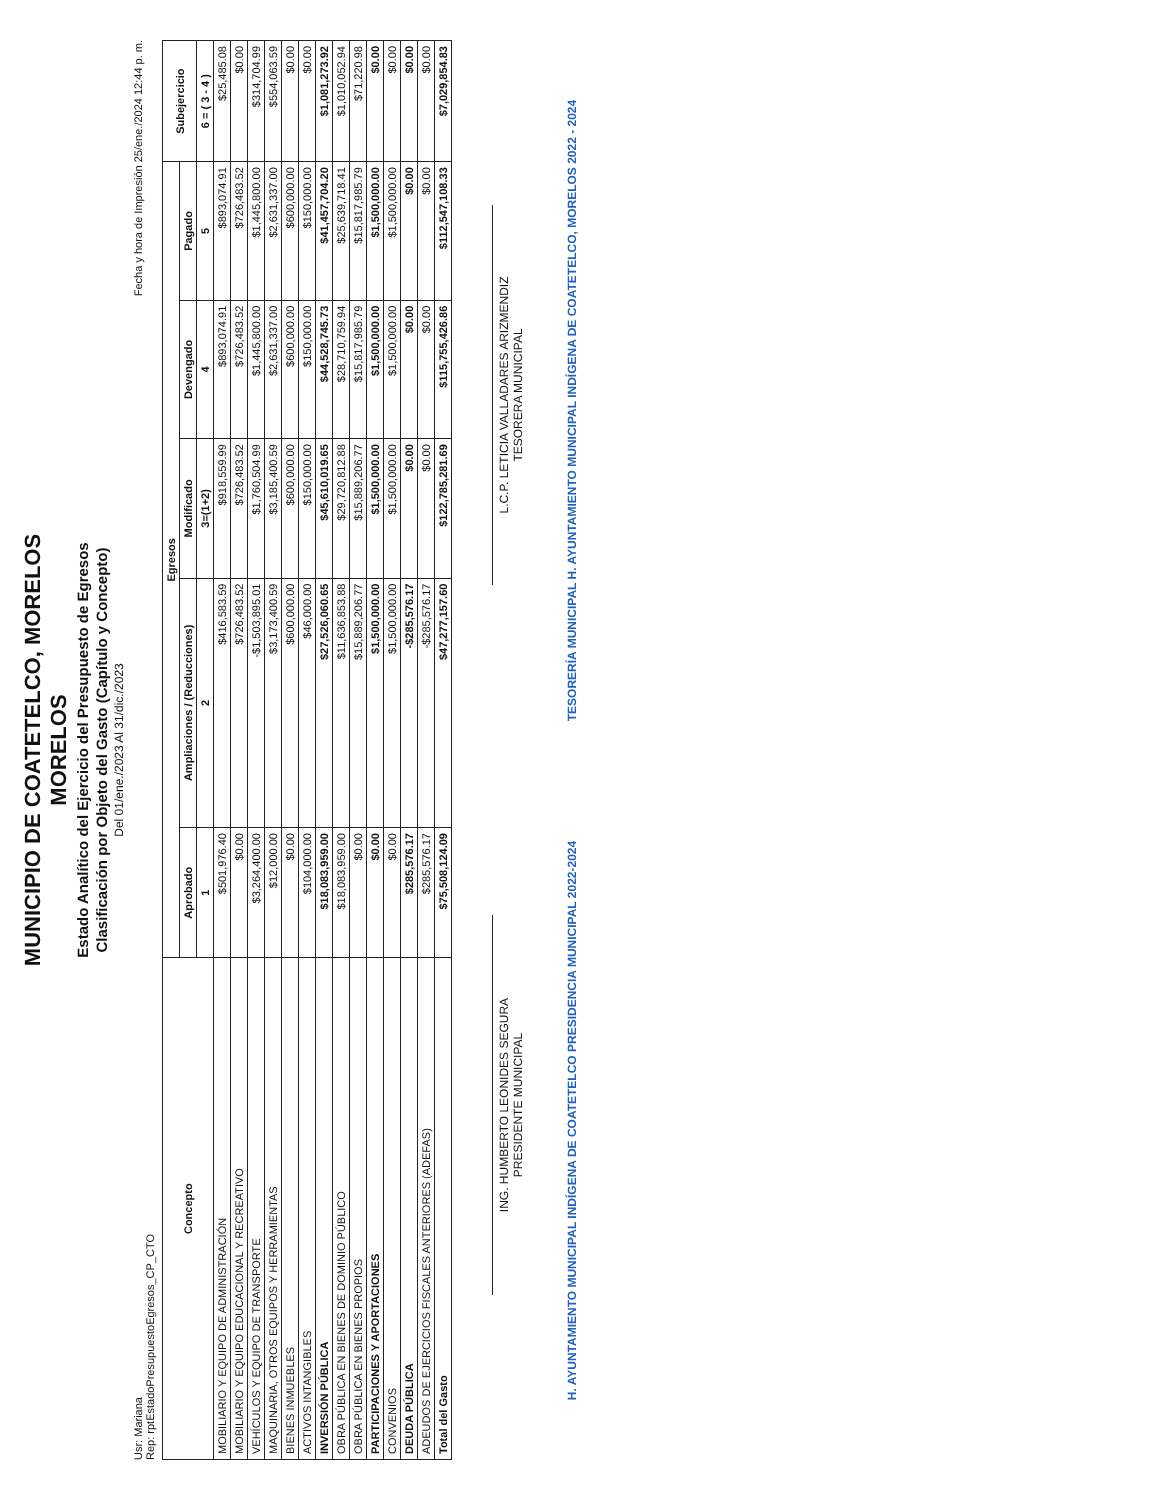MUNICIPIO DE COATETELCO, MORELOS
MORELOS
Estado Analítico del Ejercicio del Presupuesto de Egresos
Clasificación por Objeto del Gasto (Capítulo y Concepto)
Del 01/ene./2023 Al 31/dic./2023
Usr: Mariana
Rep: rptEstadoPresupuestoEgresos_CP_CTO Fecha y hora de Impresión 25/ene./2024 12:44 p. m.
| Concepto | Egresos | | | | | Subejercicio |
| --- | --- | --- | --- | --- | --- | --- |
| | Aprobado | Ampliaciones / (Reducciones) | Modificado | Devengado | Pagado | |
| | 1 | 2 | 3=(1+2) | 4 | 5 | 6 = ( 3 - 4 ) |
| MOBILIARIO Y EQUIPO DE ADMINISTRACIÓN | $501,976.40 | $416,583.59 | $918,559.99 | $893,074.91 | $893,074.91 | $25,485.08 |
| MOBILIARIO Y EQUIPO EDUCACIONAL Y RECREATIVO | $0.00 | $726,483.52 | $726,483.52 | $726,483.52 | $726,483.52 | $0.00 |
| VEHÍCULOS Y EQUIPO DE TRANSPORTE | $3,264,400.00 | -$1,503,895.01 | $1,760,504.99 | $1,445,800.00 | $1,445,800.00 | $314,704.99 |
| MAQUINARIA, OTROS EQUIPOS Y HERRAMIENTAS | $12,000.00 | $3,173,400.59 | $3,185,400.59 | $2,631,337.00 | $2,631,337.00 | $554,063.59 |
| BIENES INMUEBLES | $0.00 | $600,000.00 | $600,000.00 | $600,000.00 | $600,000.00 | $0.00 |
| ACTIVOS INTANGIBLES | $104,000.00 | $46,000.00 | $150,000.00 | $150,000.00 | $150,000.00 | $0.00 |
| INVERSIÓN PÚBLICA | $18,083,959.00 | $27,526,060.65 | $45,610,019.65 | $44,528,745.73 | $41,457,704.20 | $1,081,273.92 |
| OBRA PÚBLICA EN BIENES DE DOMINIO PÚBLICO | $18,083,959.00 | $11,636,853.88 | $29,720,812.88 | $28,710,759.94 | $25,639,718.41 | $1,010,052.94 |
| OBRA PÚBLICA EN BIENES PROPIOS | $0.00 | $15,889,206.77 | $15,889,206.77 | $15,817,985.79 | $15,817,985.79 | $71,220.98 |
| PARTICIPACIONES Y APORTACIONES | $0.00 | $1,500,000.00 | $1,500,000.00 | $1,500,000.00 | $1,500,000.00 | $0.00 |
| CONVENIOS | $0.00 | $1,500,000.00 | $1,500,000.00 | $1,500,000.00 | $1,500,000.00 | $0.00 |
| DEUDA PÚBLICA | $285,576.17 | -$285,576.17 | $0.00 | $0.00 | $0.00 | $0.00 |
| ADEUDOS DE EJERCICIOS FISCALES ANTERIORES (ADEFAS) | $285,576.17 | -$285,576.17 | $0.00 | $0.00 | $0.00 | $0.00 |
| Total del Gasto | $75,508,124.09 | $47,277,157.60 | $122,785,281.69 | $115,755,426.86 | $112,547,108.33 | $7,029,854.83 |
ING. HUMBERTO LEONIDES SEGURA
PRESIDENTE MUNICIPAL
L.C.P. LETICIA VALLADARES ARIZMENDIZ
TESORERA MUNICIPAL
H. AYUNTAMIENTO MUNICIPAL INDÍGENA DE COATETELCO PRESIDENCIA MUNICIPAL 2022-2024 TESORERÍA MUNICIPAL H. AYUNTAMIENTO MUNICIPAL INDÍGENA DE COATETELCO, MORELOS 2022 - 2024